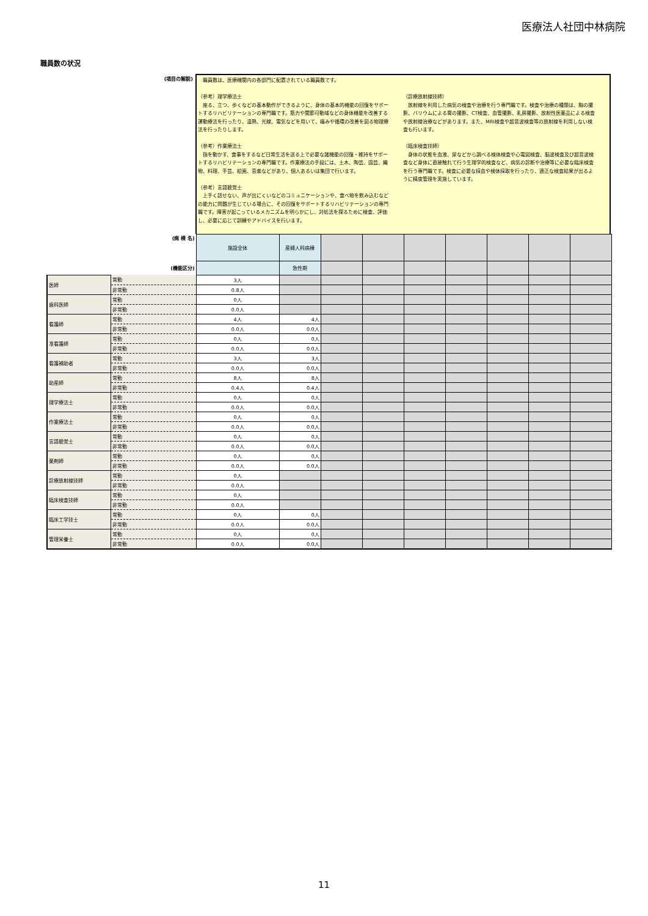医療法人社団中林病院
職員数の状況
(項目の解説)
　職員数は、医療機関内の各部門に配置されている職員数です。
（参考）理学療法士
　座る、立つ、歩くなどの基本動作ができるように、身体の基本的機能の回復をサポートするリハビリテーションの専門職です。筋力や関節可動域などの身体機能を改善する運動療法を行ったり、温熱、光線、電気などを用いて、痛みや循環の改善を図る物理療法を行ったりします。
（参考）作業療法士
　指を動かす、食事をするなど日常生活を送る上で必要な諸機能の回復・維持をサポートするリハビリテーションの専門職です。作業療法の手段には、土木、陶芸、園芸、織物、料理、手芸、絵画、音楽などがあり、個人あるいは集団で行います。
（参考）言語聴覚士
　上手く話せない、声が出にくいなどのコミュニケーションや、食べ物を飲み込むなどの能力に問題が生じている場合に、その回復をサポートするリハビリテーションの専門職です。障害が起こっているメカニズムを明らかにし、対処法を探るために検査、評価し、必要に応じて訓練やアドバイスを行います。
（診療放射線技師）
　放射線を利用した病気の検査や治療を行う専門職です。検査や治療の種類は、胸の撮影、バリウムによる胃の撮影、CT検査、血管撮影、乳房撮影、放射性医薬品による検査や放射線治療などがあります。また、MRI検査や超音波検査等の放射線を利用しない検査も行います。
（臨床検査技師）
　身体の状態を血液、尿などから調べる検体検査や心電図検査、脳波検査及び超音波検査など身体に直接触れて行う生理学的検査など、病気の診断や治療等に必要な臨床検査を行う専門職です。検査に必要な採血や検体採取を行ったり、適正な検査結果が出るように精度管理を実施しています。
| (病 棟 名) | | 施設全体 | 産婦人科病棟 | | | | | | | |
| (機能区分) | | | 急性期 | | | | | | | |
| 医師 | 常勤 | 3人 | | | | | | | | |
| | 非常勤 | 0.8人 | | | | | | | | |
| 歯科医師 | 常勤 | 0人 | | | | | | | | |
| | 非常勤 | 0.0人 | | | | | | | | |
| 看護師 | 常勤 | 4人 | 4人 | | | | | | | |
| | 非常勤 | 0.0人 | 0.0人 | | | | | | | |
| 准看護師 | 常勤 | 0人 | 0人 | | | | | | | |
| | 非常勤 | 0.0人 | 0.0人 | | | | | | | |
| 看護補助者 | 常勤 | 3人 | 3人 | | | | | | | |
| | 非常勤 | 0.0人 | 0.0人 | | | | | | | |
| 助産師 | 常勤 | 8人 | 8人 | | | | | | | |
| | 非常勤 | 0.4人 | 0.4人 | | | | | | | |
| 理学療法士 | 常勤 | 0人 | 0人 | | | | | | | |
| | 非常勤 | 0.0人 | 0.0人 | | | | | | | |
| 作業療法士 | 常勤 | 0人 | 0人 | | | | | | | |
| | 非常勤 | 0.0人 | 0.0人 | | | | | | | |
| 言語聴覚士 | 常勤 | 0人 | 0人 | | | | | | | |
| | 非常勤 | 0.0人 | 0.0人 | | | | | | | |
| 薬剤師 | 常勤 | 0人 | 0人 | | | | | | | |
| | 非常勤 | 0.0人 | 0.0人 | | | | | | | |
| 診療放射線技師 | 常勤 | 0人 | | | | | | | | |
| | 非常勤 | 0.0人 | | | | | | | | |
| 臨床検査技師 | 常勤 | 0人 | | | | | | | | |
| | 非常勤 | 0.0人 | | | | | | | | |
| 臨床工学技士 | 常勤 | 0人 | 0人 | | | | | | | |
| | 非常勤 | 0.0人 | 0.0人 | | | | | | | |
| 管理栄養士 | 常勤 | 0人 | 0人 | | | | | | | |
| | 非常勤 | 0.0人 | 0.0人 | | | | | | | |
11